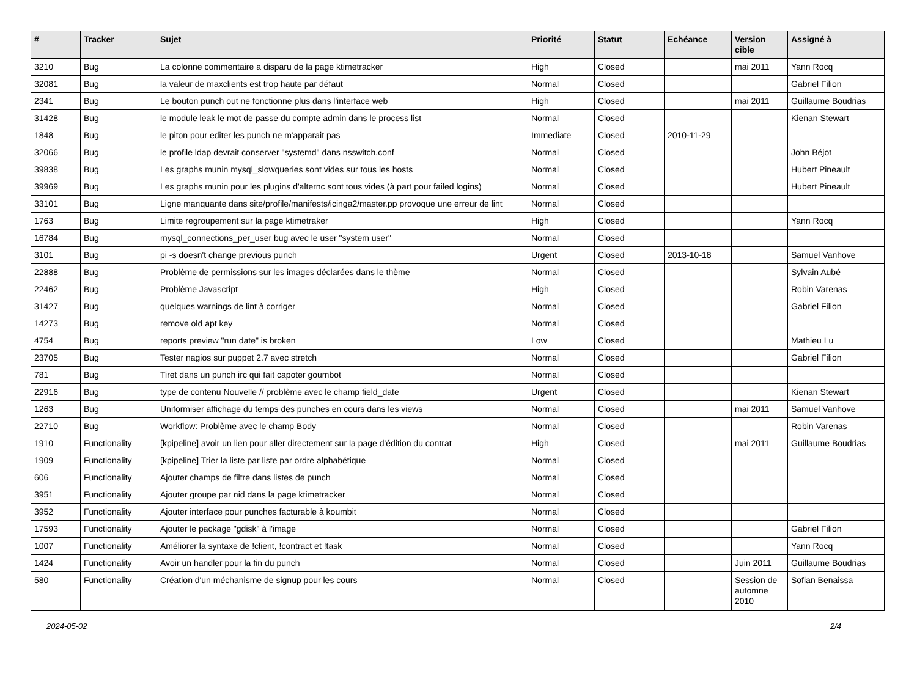| # | Tracker | Sujet | Priorité | Statut | Echéance | Version cible | Assigné à |
| --- | --- | --- | --- | --- | --- | --- | --- |
| 3210 | Bug | La colonne commentaire a disparu de la page ktimetracker | High | Closed | | mai 2011 | Yann Rocq |
| 32081 | Bug | la valeur de maxclients est trop haute par défaut | Normal | Closed | | | Gabriel Filion |
| 2341 | Bug | Le bouton punch out ne fonctionne plus dans l'interface web | High | Closed | | mai 2011 | Guillaume Boudrias |
| 31428 | Bug | le module leak le mot de passe du compte admin dans le process list | Normal | Closed | | | Kienan Stewart |
| 1848 | Bug | le piton pour editer les punch ne m'apparait pas | Immediate | Closed | 2010-11-29 | | |
| 32066 | Bug | le profile ldap devrait conserver "systemd" dans nsswitch.conf | Normal | Closed | | | John Béjot |
| 39838 | Bug | Les graphs munin mysql_slowqueries sont vides sur tous les hosts | Normal | Closed | | | Hubert Pineault |
| 39969 | Bug | Les graphs munin pour les plugins d'alternc sont tous vides (à part pour failed logins) | Normal | Closed | | | Hubert Pineault |
| 33101 | Bug | Ligne manquante dans site/profile/manifests/icinga2/master.pp provoque une erreur de lint | Normal | Closed | | | |
| 1763 | Bug | Limite regroupement sur la page ktimetraker | High | Closed | | | Yann Rocq |
| 16784 | Bug | mysql_connections_per_user bug avec le user "system user" | Normal | Closed | | | |
| 3101 | Bug | pi -s doesn't change previous punch | Urgent | Closed | 2013-10-18 | | Samuel Vanhove |
| 22888 | Bug | Problème de permissions sur les images déclarées dans le thème | Normal | Closed | | | Sylvain Aubé |
| 22462 | Bug | Problème Javascript | High | Closed | | | Robin Varenas |
| 31427 | Bug | quelques warnings de lint à corriger | Normal | Closed | | | Gabriel Filion |
| 14273 | Bug | remove old apt key | Normal | Closed | | | |
| 4754 | Bug | reports preview "run date" is broken | Low | Closed | | | Mathieu Lu |
| 23705 | Bug | Tester nagios sur puppet 2.7 avec stretch | Normal | Closed | | | Gabriel Filion |
| 781 | Bug | Tiret dans un punch irc qui fait capoter goumbot | Normal | Closed | | | |
| 22916 | Bug | type de contenu Nouvelle // problème avec le champ field_date | Urgent | Closed | | | Kienan Stewart |
| 1263 | Bug | Uniformiser affichage du temps des punches en cours dans les views | Normal | Closed | | mai 2011 | Samuel Vanhove |
| 22710 | Bug | Workflow: Problème avec le champ Body | Normal | Closed | | | Robin Varenas |
| 1910 | Functionality | [kpipeline] avoir un lien pour aller directement sur la page d'édition du contrat | High | Closed | | mai 2011 | Guillaume Boudrias |
| 1909 | Functionality | [kpipeline] Trier la liste par liste par ordre alphabétique | Normal | Closed | | | |
| 606 | Functionality | Ajouter champs de filtre dans listes de punch | Normal | Closed | | | |
| 3951 | Functionality | Ajouter groupe par nid dans la page ktimetracker | Normal | Closed | | | |
| 3952 | Functionality | Ajouter interface pour punches facturable à koumbit | Normal | Closed | | | |
| 17593 | Functionality | Ajouter le package "gdisk" à l'image | Normal | Closed | | | Gabriel Filion |
| 1007 | Functionality | Améliorer la syntaxe de !client, !contract et !task | Normal | Closed | | | Yann Rocq |
| 1424 | Functionality | Avoir un handler pour la fin du punch | Normal | Closed | | Juin 2011 | Guillaume Boudrias |
| 580 | Functionality | Création d'un méchanisme de signup pour les cours | Normal | Closed | | Session de automne 2010 | Sofian Benaissa |
2024-05-02 2/4